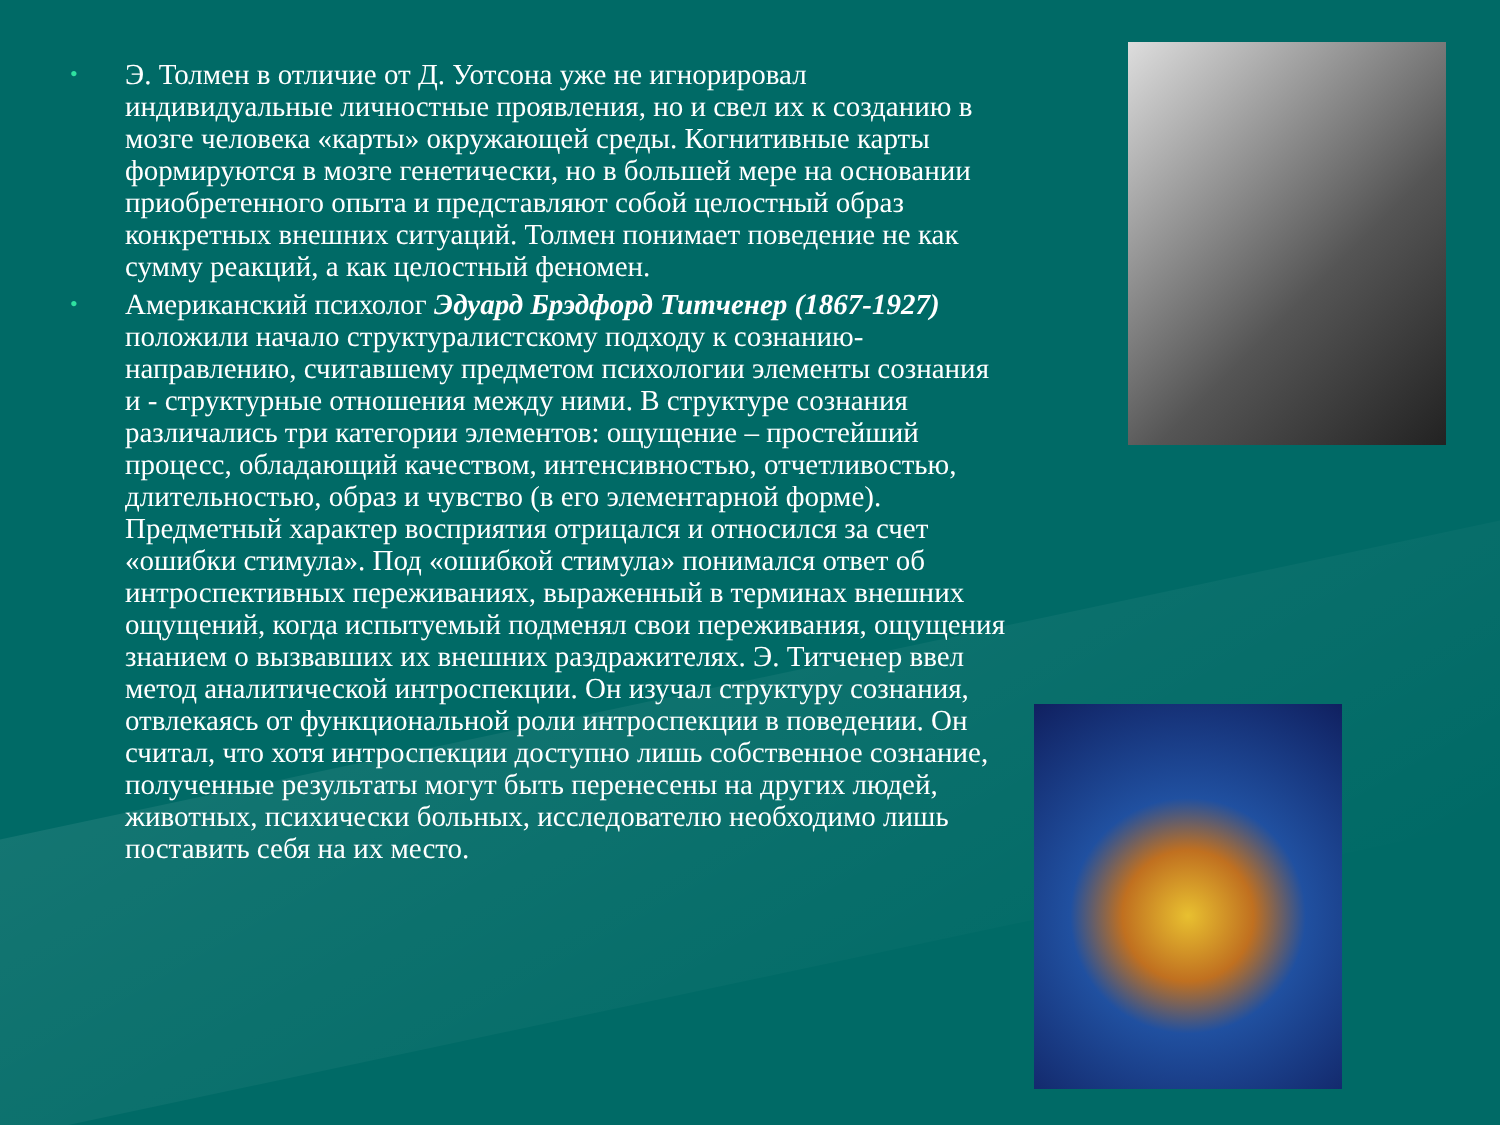• Э. Толмен в отличие от Д. Уотсона уже не игнорировал индивидуальные личностные проявления, но и свел их к созданию в мозге человека «карты» окружающей среды. Когнитивные карты формируются в мозге генетически, но в большей мере на основании приобретенного опыта и представляют собой целостный образ конкретных внешних ситуаций. Толмен понимает поведение не как сумму реакций, а как целостный феномен.
• Американский психолог Эдуард Брэдфорд Титченер (1867-1927) положили начало структуралистскому подходу к сознанию-направлению, считавшему предметом психологии элементы сознания и - структурные отношения между ними. В структуре сознания различались три категории элементов: ощущение – простейший процесс, обладающий качеством, интенсивностью, отчетливостью, длительностью, образ и чувство (в его элементарной форме). Предметный характер восприятия отрицался и относился за счет «ошибки стимула». Под «ошибкой стимула» понимался ответ об интроспективных переживаниях, выраженный в терминах внешних ощущений, когда испытуемый подменял свои переживания, ощущения знанием о вызвавших их внешних раздражителях. Э. Титченер ввел метод аналитической интроспекции. Он изучал структуру сознания, отвлекаясь от функциональной роли интроспекции в поведении. Он считал, что хотя интроспекции доступно лишь собственное сознание, полученные результаты могут быть перенесены на других людей, животных, психически больных, исследователю необходимо лишь поставить себя на их место.